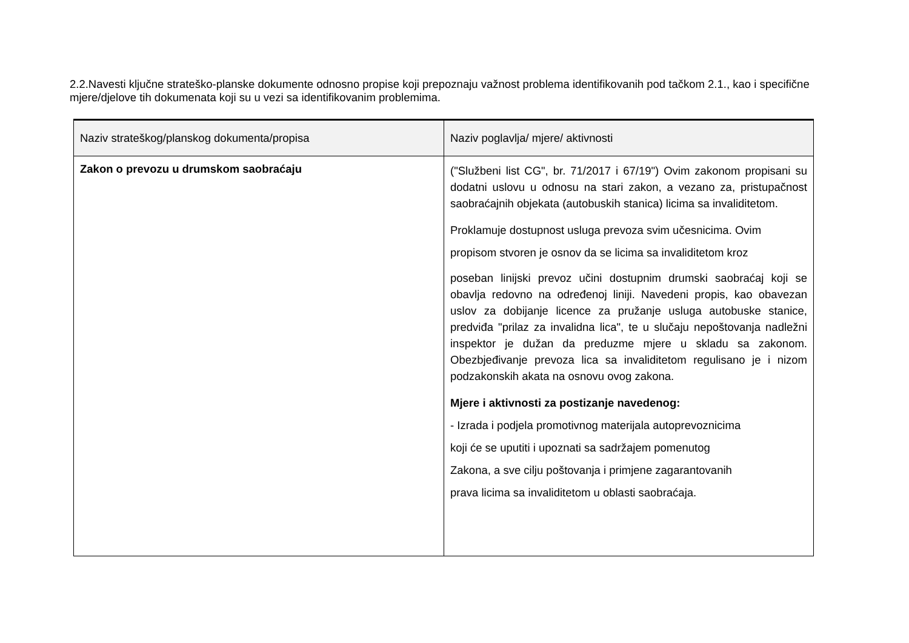2.2.Navesti ključne strateško-planske dokumente odnosno propise koji prepoznaju važnost problema identifikovanih pod tačkom 2.1., kao i specifične mjere/djelove tih dokumenata koji su u vezi sa identifikovanim problemima.
| Naziv strateškog/planskog dokumenta/propisa | Naziv poglavlja/ mjere/ aktivnosti |
| --- | --- |
| Zakon o prevozu u drumskom saobraćaju | ("Službeni list CG", br. 71/2017 i 67/19") Ovim zakonom propisani su dodatni uslovu u odnosu na stari zakon, a vezano za, pristupačnost saobraćajnih objekata (autobuskih stanica) licima sa invaliditetom. Proklamuje dostupnost usluga prevoza svim učesnicima. Ovim propisom stvoren je osnov da se licima sa invaliditetom kroz poseban linijski prevoz učini dostupnim drumski saobraćaj koji se obavlja redovno na određenoj liniji. Navedeni propis, kao obavezan uslov za dobijanje licence za pružanje usluga autobuske stanice, predviđa "prilaz za invalidna lica", te u slučaju nepoštovanja nadležni inspektor je dužan da preduzme mjere u skladu sa zakonom. Obezbjeđivanje prevoza lica sa invaliditetom regulisano je i nizom podzakonskih akata na osnovu ovog zakona. Mjere i aktivnosti za postizanje navedenog: - Izrada i podjela promotivnog materijala autoprevoznicima koji će se uputiti i upoznati sa sadržajem pomenutog Zakona, a sve cilju poštovanja i primjene zagarantovanih prava licima sa invaliditetom u oblasti saobraćaja. |